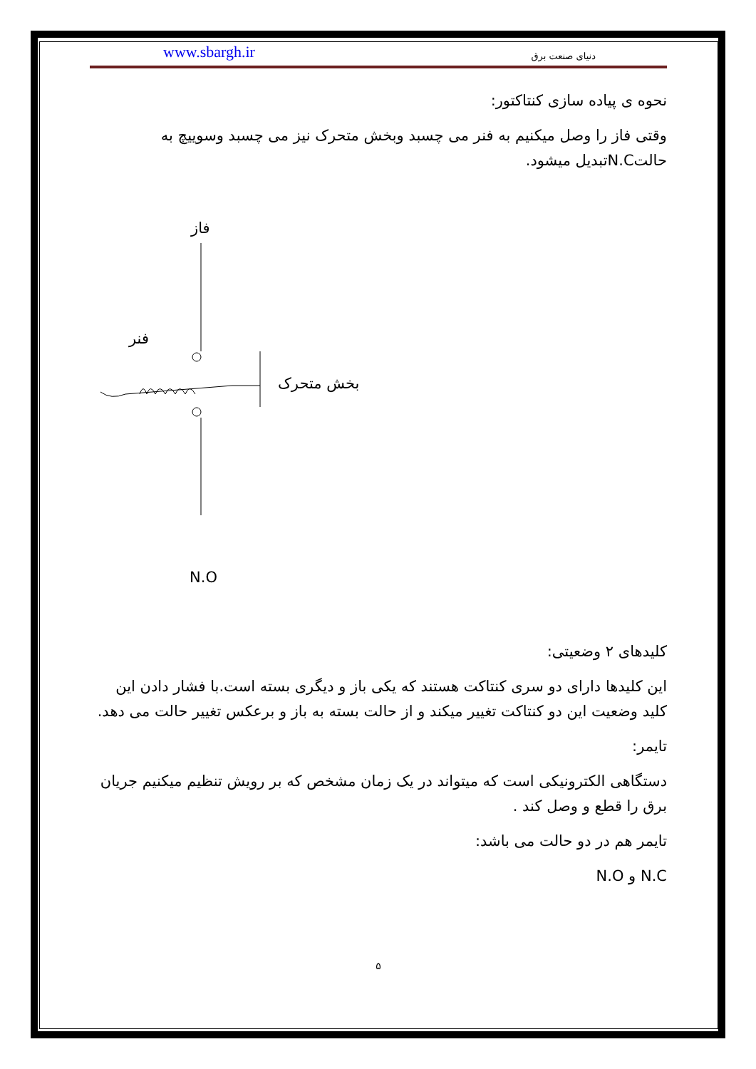www.sbargh.ir دنیای صنعت برق
نحوه ی پیاده سازی کنتاکتور:
وقتی فاز را وصل میکنیم به فنر می چسبد وبخش متحرک نیز می چسبد وسوییچ به حالتN.Cتبدیل میشود.
فاز
فنر
بخش متحرک
N.O
کلیدهای ۲ وضعیتی:
این کلیدها دارای دو سری کنتاکت هستند که یکی باز و دیگری بسته است.با فشار دادن این کلید وضعیت این دو کنتاکت تغییر میکند و از حالت بسته به باز و برعکس تغییر حالت می دهد.
تایمر:
دستگاهی الکترونیکی است که میتواند در یک زمان مشخص که بر رویش تنظیم میکنیم جریان برق را قطع و وصل کند .
تایمر هم در دو حالت می باشد:
N.C و N.O
۵